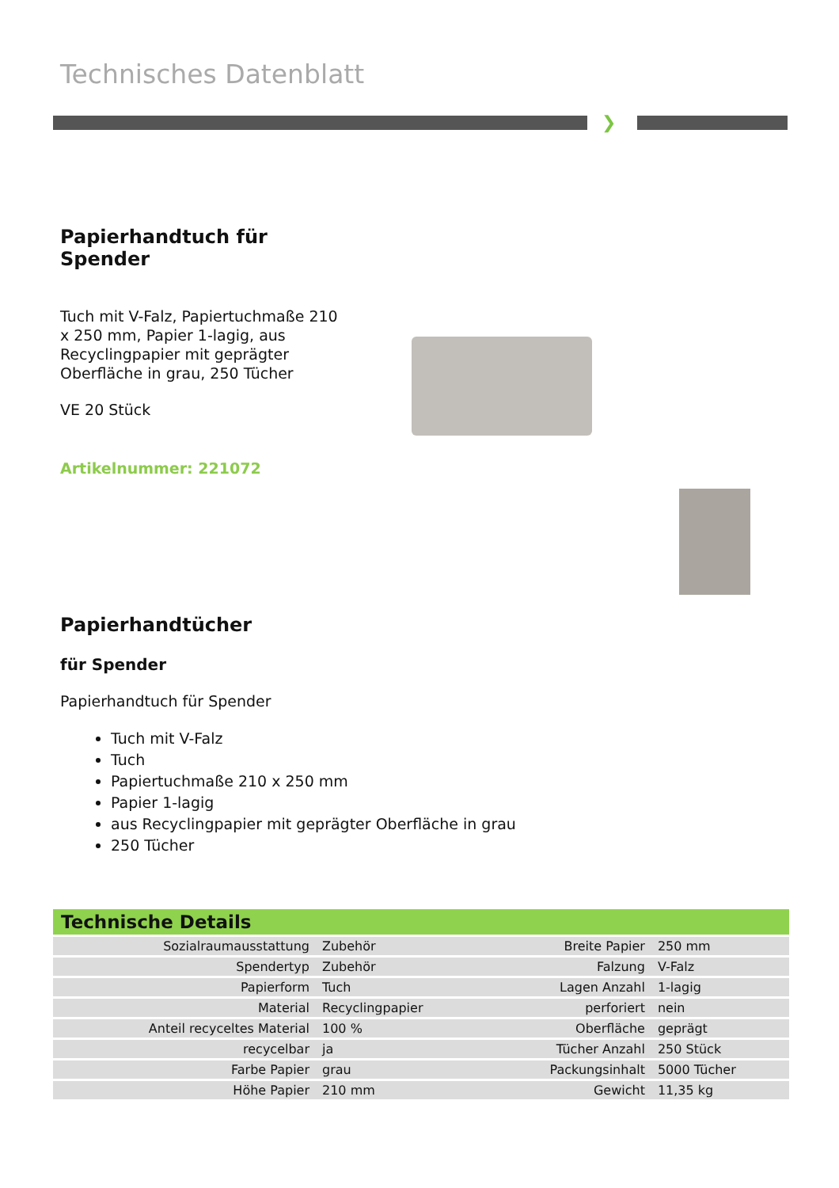Technisches Datenblatt
❯
Papierhandtuch für Spender
Tuch mit V-Falz, Papiertuchmaße 210 x 250 mm, Papier 1-lagig, aus Recyclingpapier mit geprägter Oberfläche in grau, 250 Tücher
VE 20 Stück
Artikelnummer: 221072
Papierhandtücher
für Spender
Papierhandtuch für Spender
Tuch mit V-Falz
Tuch
Papiertuchmaße 210 x 250 mm
Papier 1-lagig
aus Recyclingpapier mit geprägter Oberfläche in grau
250 Tücher
Technische Details
| Sozialraumausstattung | Zubehör | Breite Papier | 250 mm |
| Spendertyp | Zubehör | Falzung | V-Falz |
| Papierform | Tuch | Lagen Anzahl | 1-lagig |
| Material | Recyclingpapier | perforiert | nein |
| Anteil recyceltes Material | 100 % | Oberfläche | geprägt |
| recycelbar | ja | Tücher Anzahl | 250 Stück |
| Farbe Papier | grau | Packungsinhalt | 5000 Tücher |
| Höhe Papier | 210 mm | Gewicht | 11,35 kg |